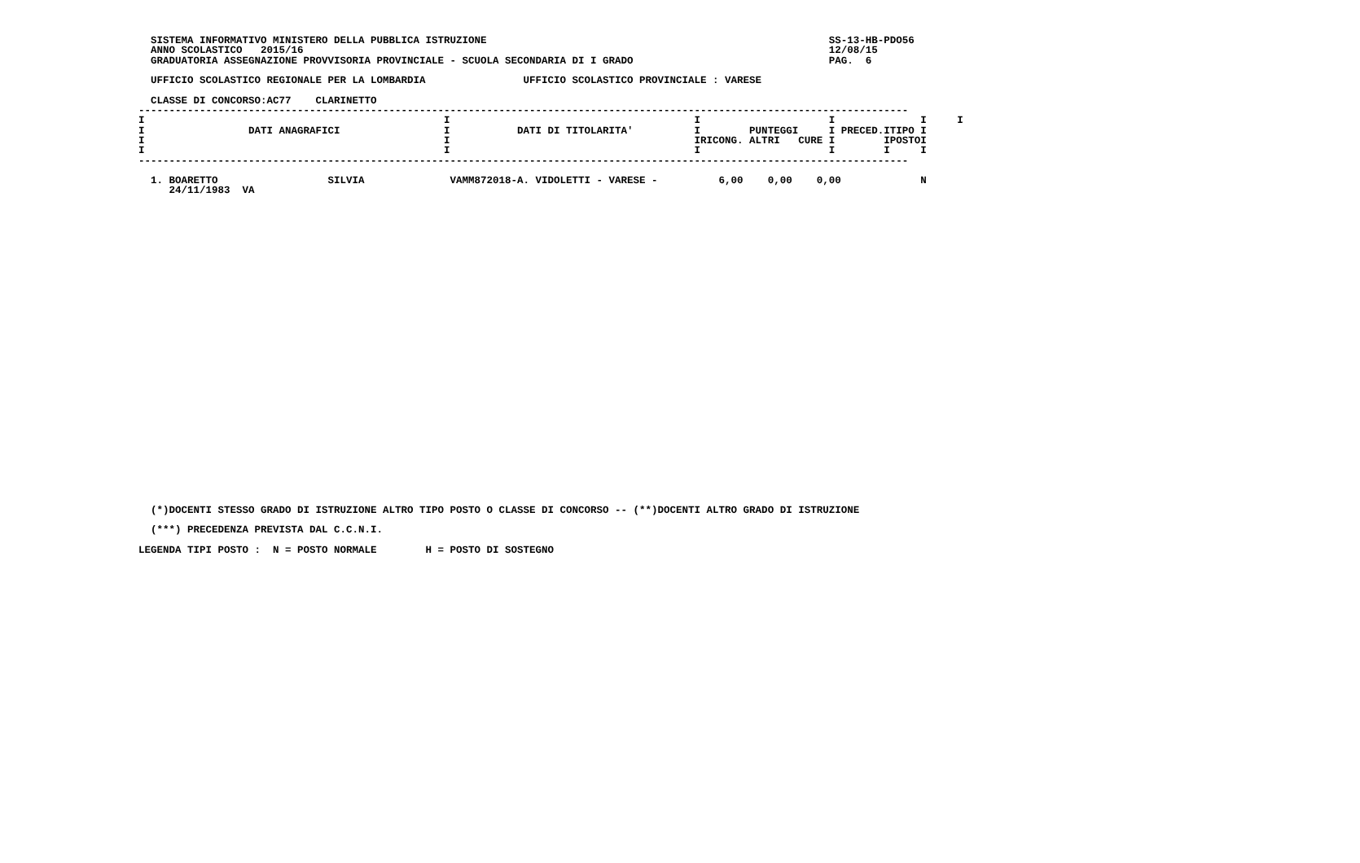SISTEMA INFORMATIVO MINISTERO DELLA PUBBLICA ISTRUZIONE                                                        SS-13-HB-PDO56
  ANNO SCOLASTICO   2015/16                                                                                      12/08/15
  GRADUATORIA ASSEGNAZIONE PROVVISORIA PROVINCIALE - SCUOLA SECONDARIA DI I GRADO                                PAG.  6

  UFFICIO SCOLASTICO REGIONALE PER LA LOMBARDIA                UFFICIO SCOLASTICO PROVINCIALE : VARESE

  CLASSE DI CONCORSO:AC77    CLARINETTO
| DATI ANAGRAFICI | DATI DI TITOLARITA' | PUNTEGGI IRICONG. | ALTRI | CURE | PRECED. | TIPO POSTO |
| --- | --- | --- | --- | --- | --- | --- |
------------------------------------------------------------------------------------------------------------------------------
I                                                 I                                        I                     I              I     I
I                 DATI ANAGRAFICI                 I           DATI DI TITOLARITA'          I        PUNTEGGI     I PRECED.ITIPO I
I                                                 I                                        IRICONG. ALTRI   CURE I        IPOSTOI
I                                                 I                                        I                     I        I     I
------------------------------------------------------------------------------------------------------------------------------

  1. BOARETTO                  SILVIA              VAMM872018-A. VIDOLETTI - VARESE -          6,00    0,00    0,00             N
     24/11/1983  VA
  (*)DOCENTI STESSO GRADO DI ISTRUZIONE ALTRO TIPO POSTO O CLASSE DI CONCORSO -- (**)DOCENTI ALTRO GRADO DI ISTRUZIONE

  (***) PRECEDENZA PREVISTA DAL C.C.N.I.

LEGENDA TIPI POSTO :  N = POSTO NORMALE        H = POSTO DI SOSTEGNO